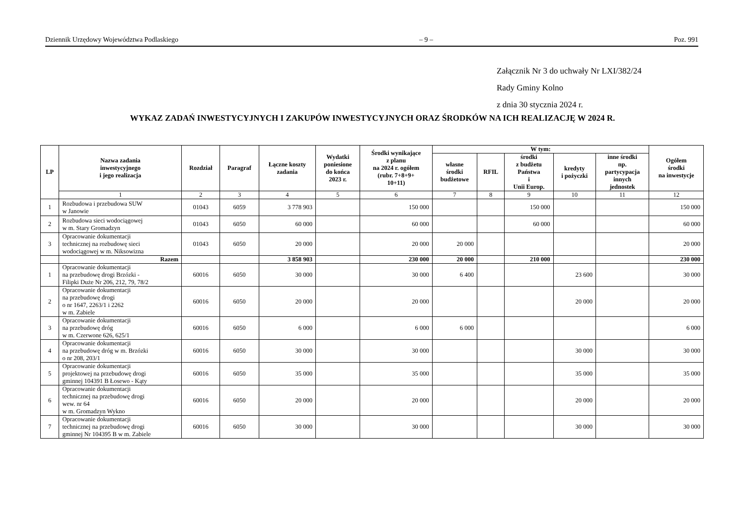Dziennik Urzędowy Województwa Podlaskiego – 9 – Poz. 991
Załącznik Nr 3 do uchwały Nr LXI/382/24
Rady Gminy Kolno
z dnia 30 stycznia 2024 r.
WYKAZ ZADAŃ INWESTYCYJNYCH I ZAKUPÓW INWESTYCYJNYCH ORAZ ŚRODKÓW NA ICH REALIZACJĘ W 2024 R.
| LP | Nazwa zadania inwestycyjnego i jego realizacja | Rozdział | Paragraf | Łączne koszty zadania | Wydatki poniesione do końca 2023 r. | Środki wynikające z planu na 2024 r. ogółem (rubr. 7+8+9+ 10+11) | W tym: | | | | | Ogółem środki na inwestycje |
| --- | --- | --- | --- | --- | --- | --- | --- | --- | --- | --- | --- | --- |
| | | | | | | | własne środki budżetowe | RFIL | środki z budżetu Państwa i Unii Europ. | kredyty i pożyczki | inne środki np. partycypacja innych jednostek | |
| | 1 | 2 | 3 | 4 | 5 | 6 | 7 | 8 | 9 | 10 | 11 | 12 |
| 1 | Rozbudowa i przebudowa SUW w Janowie | 01043 | 6059 | 3 778 903 | | 150 000 | | | 150 000 | | | 150 000 |
| 2 | Rozbudowa sieci wodociągowej w m. Stary Gromadzyn | 01043 | 6050 | 60 000 | | 60 000 | | | 60 000 | | | 60 000 |
| 3 | Opracowanie dokumentacji technicznej na rozbudowę sieci wodociągowej w m. Niksowizna | 01043 | 6050 | 20 000 | | 20 000 | 20 000 | | | | | 20 000 |
| | Razem | | | 3 858 903 | | 230 000 | 20 000 | | 210 000 | | | 230 000 |
| 1 | Opracowanie dokumentacji na przebudowę drogi Brzózki - Filipki Duże Nr 206, 212, 79, 78/2 | 60016 | 6050 | 30 000 | | 30 000 | 6 400 | | | 23 600 | | 30 000 |
| 2 | Opracowanie dokumentacji na przebudowę drogi o nr 1647, 2263/1 i 2262 w m. Zabiele | 60016 | 6050 | 20 000 | | 20 000 | | | | 20 000 | | 20 000 |
| 3 | Opracowanie dokumentacji na przebudowę dróg w m. Czerwone 626, 625/1 | 60016 | 6050 | 6 000 | | 6 000 | 6 000 | | | | | 6 000 |
| 4 | Opracowanie dokumentacji na przebudowę dróg w m. Brzózki o nr 208, 203/1 | 60016 | 6050 | 30 000 | | 30 000 | | | | 30 000 | | 30 000 |
| 5 | Opracowanie dokumentacji projektowej na przebudowę drogi gminnej 104391 B Łosewo - Kąty | 60016 | 6050 | 35 000 | | 35 000 | | | | 35 000 | | 35 000 |
| 6 | Opracowanie dokumentacji technicznej na przebudowę drogi wew. nr 64 w m. Gromadzyn Wykno | 60016 | 6050 | 20 000 | | 20 000 | | | | 20 000 | | 20 000 |
| 7 | Opracowanie dokumentacji technicznej na przebudowę drogi gminnej Nr 104395 B w m. Zabiele | 60016 | 6050 | 30 000 | | 30 000 | | | | 30 000 | | 30 000 |